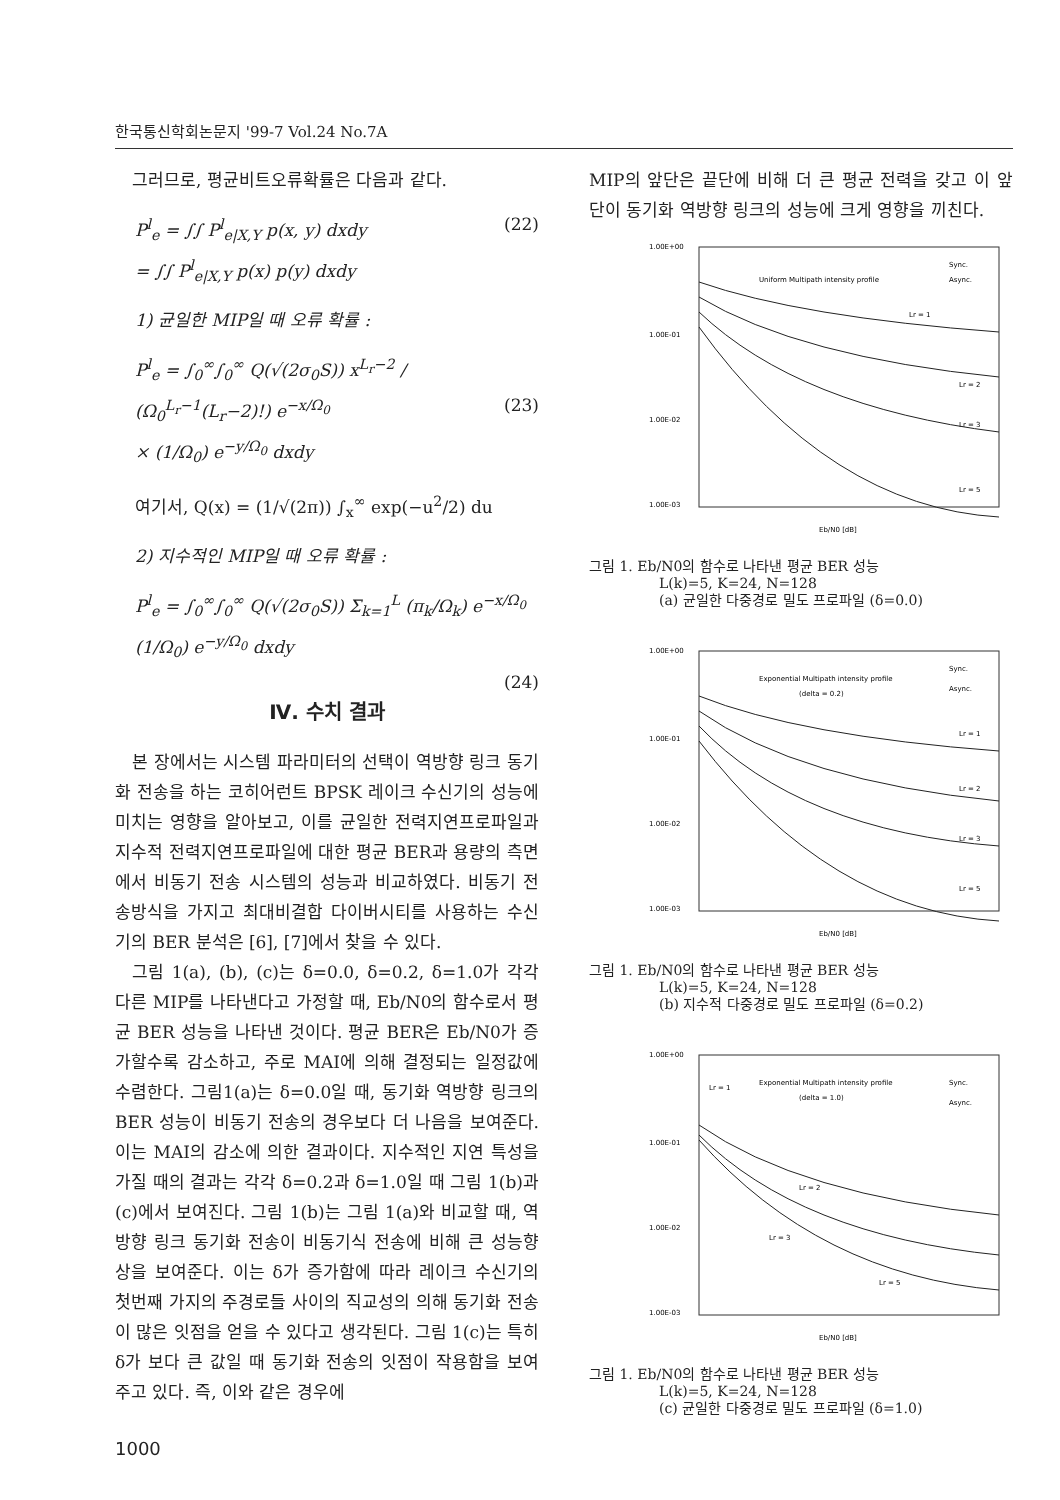한국통신학회논문지 '99-7 Vol.24 No.7A
그러므로, 평균비트오류확률은 다음과 같다.
P<sup>l</sup><sub>e</sub> = ∫∫ P<sup>l</sup><sub>e|X,Y</sub> p(x, y) dxdy (22)
= ∫∫ P<sup>l</sup><sub>e|X,Y</sub> p(x) p(y) dxdy
1) 균일한 MIP일 때 오류 확률 :
P<sup>l</sup><sub>e</sub> = ∫<sub>0</sub><sup>∞</sup>∫<sub>0</sub><sup>∞</sup> Q(√(2σ<sub>0</sub>S)) x<sup>L<sub>r</sub>−2</sup> / (Ω<sub>0</sub><sup>L<sub>r</sub>−1</sup>(L<sub>r</sub>−2)!) e<sup>−x/Ω<sub>0</sub></sup> (23)
× (1/Ω<sub>0</sub>) e<sup>−y/Ω<sub>0</sub></sup> dxdy
여기서, Q(x) = (1/√(2π)) ∫<sub>x</sub><sup>∞</sup> exp(−u<sup>2</sup>/2) du
2) 지수적인 MIP일 때 오류 확률 :
P<sup>l</sup><sub>e</sub> = ∫<sub>0</sub><sup>∞</sup>∫<sub>0</sub><sup>∞</sup> Q(√(2σ<sub>0</sub>S)) Σ<sub>k=1</sub><sup>L</sup> (π<sub>k</sub>/Ω<sub>k</sub>) e<sup>−x/Ω<sub>0</sub></sup> (1/Ω<sub>0</sub>) e<sup>−y/Ω<sub>0</sub></sup> dxdy
(24)
Ⅳ. 수치 결과
본 장에서는 시스템 파라미터의 선택이 역방향 링크 동기화 전송을 하는 코히어런트 BPSK 레이크 수신기의 성능에 미치는 영향을 알아보고, 이를 균일한 전력지연프로파일과 지수적 전력지연프로파일에 대한 평균 BER과 용량의 측면에서 비동기 전송 시스템의 성능과 비교하였다. 비동기 전송방식을 가지고 최대비결합 다이버시티를 사용하는 수신기의 BER 분석은 [6], [7]에서 찾을 수 있다.
그림 1(a), (b), (c)는 δ=0.0, δ=0.2, δ=1.0가 각각 다른 MIP를 나타낸다고 가정할 때, Eb/N0의 함수로서 평균 BER 성능을 나타낸 것이다. 평균 BER은 Eb/N0가 증가할수록 감소하고, 주로 MAI에 의해 결정되는 일정값에 수렴한다. 그림1(a)는 δ=0.0일 때, 동기화 역방향 링크의 BER 성능이 비동기 전송의 경우보다 더 나음을 보여준다. 이는 MAI의 감소에 의한 결과이다. 지수적인 지연 특성을 가질 때의 결과는 각각 δ=0.2과 δ=1.0일 때 그림 1(b)과 (c)에서 보여진다. 그림 1(b)는 그림 1(a)와 비교할 때, 역방향 링크 동기화 전송이 비동기식 전송에 비해 큰 성능향상을 보여준다. 이는 δ가 증가함에 따라 레이크 수신기의 첫번째 가지의 주경로들 사이의 직교성의 의해 동기화 전송이 많은 잇점을 얻을 수 있다고 생각된다. 그림 1(c)는 특히 δ가 보다 큰 값일 때 동기화 전송의 잇점이 작용함을 보여주고 있다. 즉, 이와 같은 경우에
MIP의 앞단은 끝단에 비해 더 큰 평균 전력을 갖고 이 앞단이 동기화 역방향 링크의 성능에 크게 영향을 끼친다.
1.00E+00
1.00E-01
1.00E-02
1.00E-03
Uniform Multipath intensity profile
Sync.
Async.
Lr = 1
Lr = 2
Lr = 3
Lr = 5
Eb/N0 [dB]
그림 1. Eb/N0의 함수로 나타낸 평균 BER 성능
L(k)=5, K=24, N=128
(a) 균일한 다중경로 밀도 프로파일 (δ=0.0)
1.00E+00
1.00E-01
1.00E-02
1.00E-03
Exponential Multipath intensity profile
(delta = 0.2)
Sync.
Async.
Lr = 1
Lr = 2
Lr = 3
Lr = 5
Eb/N0 [dB]
그림 1. Eb/N0의 함수로 나타낸 평균 BER 성능
L(k)=5, K=24, N=128
(b) 지수적 다중경로 밀도 프로파일 (δ=0.2)
1.00E+00
1.00E-01
1.00E-02
1.00E-03
Exponential Multipath intensity profile
(delta = 1.0)
Sync.
Async.
Lr = 1
Lr = 2
Lr = 3
Lr = 5
Eb/N0 [dB]
그림 1. Eb/N0의 함수로 나타낸 평균 BER 성능
L(k)=5, K=24, N=128
(c) 균일한 다중경로 밀도 프로파일 (δ=1.0)
1000